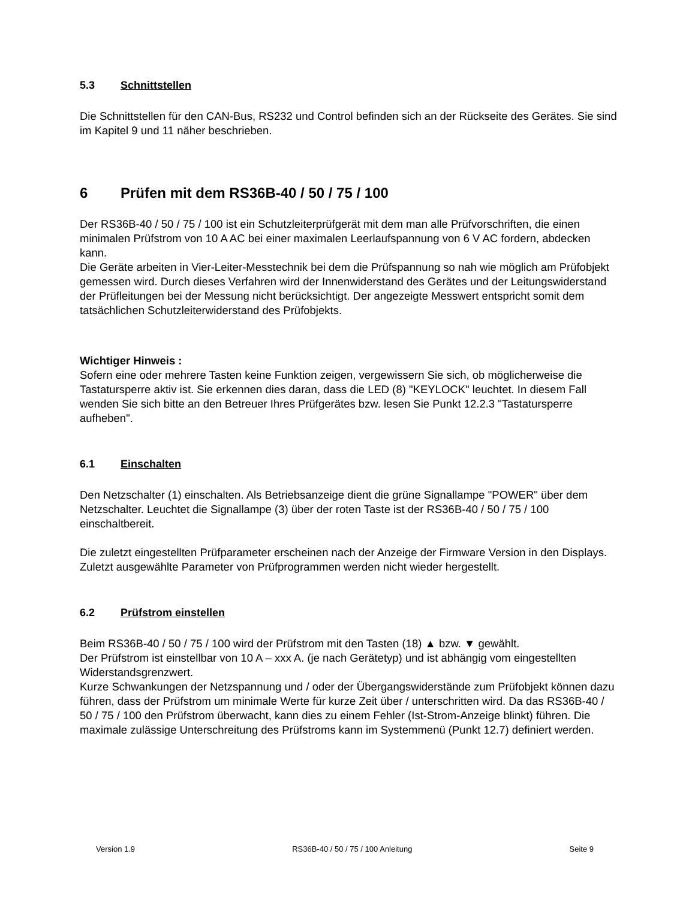5.3 Schnittstellen
Die Schnittstellen für den CAN-Bus, RS232 und Control befinden sich an der Rückseite des Gerätes. Sie sind im Kapitel 9 und 11 näher beschrieben.
6 Prüfen mit dem RS36B-40 / 50 / 75 / 100
Der RS36B-40 / 50 / 75 / 100 ist ein Schutzleiterprüfgerät mit dem man alle Prüfvorschriften, die einen minimalen Prüfstrom von 10 A AC bei einer maximalen Leerlaufspannung von 6 V AC fordern, abdecken kann.
Die Geräte arbeiten in Vier-Leiter-Messtechnik bei dem die Prüfspannung so nah wie möglich am Prüfobjekt gemessen wird. Durch dieses Verfahren wird der Innenwiderstand des Gerätes und der Leitungswiderstand der Prüfleitungen bei der Messung nicht berücksichtigt. Der angezeigte Messwert entspricht somit dem tatsächlichen Schutzleiterwiderstand des Prüfobjekts.
Wichtiger Hinweis :
Sofern eine oder mehrere Tasten keine Funktion zeigen, vergewissern Sie sich, ob möglicherweise die Tastatursperre aktiv ist. Sie erkennen dies daran, dass die LED (8) "KEYLOCK" leuchtet. In diesem Fall wenden Sie sich bitte an den Betreuer Ihres Prüfgerätes bzw. lesen Sie Punkt 12.2.3 "Tastatursperre aufheben".
6.1 Einschalten
Den Netzschalter (1) einschalten. Als Betriebsanzeige dient die grüne Signallampe "POWER" über dem Netzschalter. Leuchtet die Signallampe (3) über der roten Taste ist der RS36B-40 / 50 / 75 / 100 einschaltbereit.
Die zuletzt eingestellten Prüfparameter erscheinen nach der Anzeige der Firmware Version in den Displays. Zuletzt ausgewählte Parameter von Prüfprogrammen werden nicht wieder hergestellt.
6.2 Prüfstrom einstellen
Beim RS36B-40 / 50 / 75 / 100 wird der Prüfstrom mit den Tasten (18) ▲ bzw. ▼ gewählt.
Der Prüfstrom ist einstellbar von 10 A – xxx A. (je nach Gerätetyp) und ist abhängig vom eingestellten Widerstandsgrenzwert.
Kurze Schwankungen der Netzspannung und / oder der Übergangswiderstände zum Prüfobjekt können dazu führen, dass der Prüfstrom um minimale Werte für kurze Zeit über / unterschritten wird. Da das RS36B-40 / 50 / 75 / 100 den Prüfstrom überwacht, kann dies zu einem Fehler (Ist-Strom-Anzeige blinkt) führen. Die maximale zulässige Unterschreitung des Prüfstroms kann im Systemmenü (Punkt 12.7) definiert werden.
Version 1.9 RS36B-40 / 50 / 75 / 100 Anleitung Seite 9